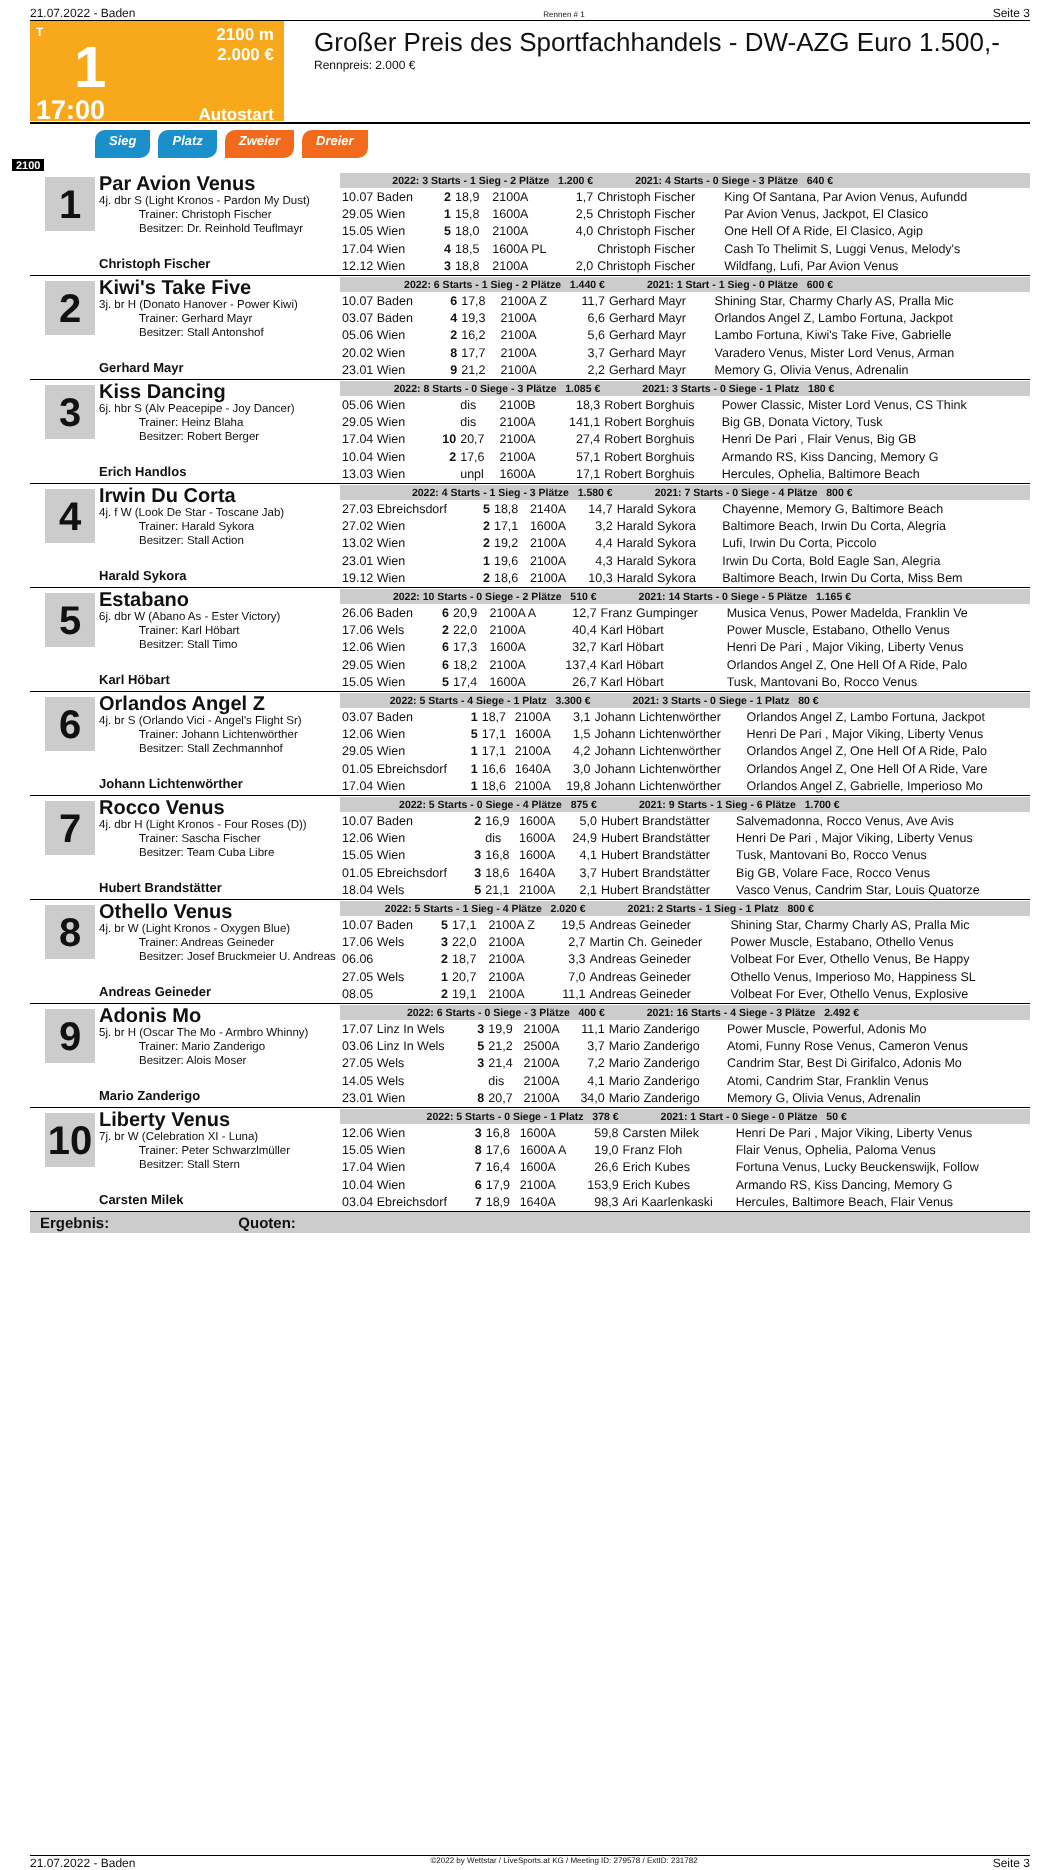21.07.2022 - Baden Rennen # 1 Seite 3
T
1
17:00
2100 m
2.000 €
Autostart
Großer Preis des Sportfachhandels - DW-AZG Euro 1.500,-
Rennpreis: 2.000 €
Sieg Platz Zweier Dreier
2100
1
Par Avion Venus
4j. dbr S (Light Kronos - Pardon My Dust)
Trainer: Christoph Fischer
Besitzer: Dr. Reinhold Teuflmayr
Christoph Fischer
| 2022: 3 Starts - 1 Sieg - 2 Plätze 1.200 € | | | | | 2021: 4 Starts - 0 Siege - 3 Plätze 640 € | |
| 10.07 Baden | 2 | 18,9 | 2100A | 1,7 | Christoph Fischer | King Of Santana, Par Avion Venus, Aufundd |
| 29.05 Wien | 1 | 15,8 | 1600A | 2,5 | Christoph Fischer | Par Avion Venus, Jackpot, El Clasico |
| 15.05 Wien | 5 | 18,0 | 2100A | 4,0 | Christoph Fischer | One Hell Of A Ride, El Clasico, Agip |
| 17.04 Wien | 4 | 18,5 | 1600A PL | | Christoph Fischer | Cash To Thelimit S, Luggi Venus, Melody's |
| 12.12 Wien | 3 | 18,8 | 2100A | 2,0 | Christoph Fischer | Wildfang, Lufi, Par Avion Venus |
2
Kiwi's Take Five
3j. br H (Donato Hanover - Power Kiwi)
Trainer: Gerhard Mayr
Besitzer: Stall Antonshof
Gerhard Mayr
| 2022: 6 Starts - 1 Sieg - 2 Plätze 1.440 € | | | | | 2021: 1 Start - 1 Sieg - 0 Plätze 600 € | |
| 10.07 Baden | 6 | 17,8 | 2100A Z | 11,7 | Gerhard Mayr | Shining Star, Charmy Charly AS, Pralla Mic |
| 03.07 Baden | 4 | 19,3 | 2100A | 6,6 | Gerhard Mayr | Orlandos Angel Z, Lambo Fortuna, Jackpot |
| 05.06 Wien | 2 | 16,2 | 2100A | 5,6 | Gerhard Mayr | Lambo Fortuna, Kiwi's Take Five, Gabrielle |
| 20.02 Wien | 8 | 17,7 | 2100A | 3,7 | Gerhard Mayr | Varadero Venus, Mister Lord Venus, Arman |
| 23.01 Wien | 9 | 21,2 | 2100A | 2,2 | Gerhard Mayr | Memory G, Olivia Venus, Adrenalin |
3
Kiss Dancing
6j. hbr S (Alv Peacepipe - Joy Dancer)
Trainer: Heinz Blaha
Besitzer: Robert Berger
Erich Handlos
| 2022: 8 Starts - 0 Siege - 3 Plätze 1.085 € | | | | | 2021: 3 Starts - 0 Siege - 1 Platz 180 € | |
| 05.06 Wien | | dis | 2100B | 18,3 | Robert Borghuis | Power Classic, Mister Lord Venus, CS Think |
| 29.05 Wien | | dis | 2100A | 141,1 | Robert Borghuis | Big GB, Donata Victory, Tusk |
| 17.04 Wien | 10 | 20,7 | 2100A | 27,4 | Robert Borghuis | Henri De Pari , Flair Venus, Big GB |
| 10.04 Wien | 2 | 17,6 | 2100A | 57,1 | Robert Borghuis | Armando RS, Kiss Dancing, Memory G |
| 13.03 Wien | | unpl | 1600A | 17,1 | Robert Borghuis | Hercules, Ophelia, Baltimore Beach |
4
Irwin Du Corta
4j. f W (Look De Star - Toscane Jab)
Trainer: Harald Sykora
Besitzer: Stall Action
Harald Sykora
| 2022: 4 Starts - 1 Sieg - 3 Plätze 1.580 € | | | | | 2021: 7 Starts - 0 Siege - 4 Plätze 800 € | |
| 27.03 Ebreichsdorf | 5 | 18,8 | 2140A | 14,7 | Harald Sykora | Chayenne, Memory G, Baltimore Beach |
| 27.02 Wien | 2 | 17,1 | 1600A | 3,2 | Harald Sykora | Baltimore Beach, Irwin Du Corta, Alegria |
| 13.02 Wien | 2 | 19,2 | 2100A | 4,4 | Harald Sykora | Lufi, Irwin Du Corta, Piccolo |
| 23.01 Wien | 1 | 19,6 | 2100A | 4,3 | Harald Sykora | Irwin Du Corta, Bold Eagle San, Alegria |
| 19.12 Wien | 2 | 18,6 | 2100A | 10,3 | Harald Sykora | Baltimore Beach, Irwin Du Corta, Miss Bem |
5
Estabano
6j. dbr W (Abano As - Ester Victory)
Trainer: Karl Höbart
Besitzer: Stall Timo
Karl Höbart
| 2022: 10 Starts - 0 Siege - 2 Plätze 510 € | | | | | 2021: 14 Starts - 0 Siege - 5 Plätze 1.165 € | |
| 26.06 Baden | 6 | 20,9 | 2100A A | 12,7 | Franz Gumpinger | Musica Venus, Power Madelda, Franklin Ve |
| 17.06 Wels | 2 | 22,0 | 2100A | 40,4 | Karl Höbart | Power Muscle, Estabano, Othello Venus |
| 12.06 Wien | 6 | 17,3 | 1600A | 32,7 | Karl Höbart | Henri De Pari , Major Viking, Liberty Venus |
| 29.05 Wien | 6 | 18,2 | 2100A | 137,4 | Karl Höbart | Orlandos Angel Z, One Hell Of A Ride, Palo |
| 15.05 Wien | 5 | 17,4 | 1600A | 26,7 | Karl Höbart | Tusk, Mantovani Bo, Rocco Venus |
6
Orlandos Angel Z
4j. br S (Orlando Vici - Angel's Flight Sr)
Trainer: Johann Lichtenwörther
Besitzer: Stall Zechmannhof
Johann Lichtenwörther
| 2022: 5 Starts - 4 Siege - 1 Platz 3.300 € | | | | | 2021: 3 Starts - 0 Siege - 1 Platz 80 € | |
| 03.07 Baden | 1 | 18,7 | 2100A | 3,1 | Johann Lichtenwörther | Orlandos Angel Z, Lambo Fortuna, Jackpot |
| 12.06 Wien | 5 | 17,1 | 1600A | 1,5 | Johann Lichtenwörther | Henri De Pari , Major Viking, Liberty Venus |
| 29.05 Wien | 1 | 17,1 | 2100A | 4,2 | Johann Lichtenwörther | Orlandos Angel Z, One Hell Of A Ride, Palo |
| 01.05 Ebreichsdorf | 1 | 16,6 | 1640A | 3,0 | Johann Lichtenwörther | Orlandos Angel Z, One Hell Of A Ride, Vare |
| 17.04 Wien | 1 | 18,6 | 2100A | 19,8 | Johann Lichtenwörther | Orlandos Angel Z, Gabrielle, Imperioso Mo |
7
Rocco Venus
4j. dbr H (Light Kronos - Four Roses (D))
Trainer: Sascha Fischer
Besitzer: Team Cuba Libre
Hubert Brandstätter
| 2022: 5 Starts - 0 Siege - 4 Plätze 875 € | | | | | 2021: 9 Starts - 1 Sieg - 6 Plätze 1.700 € | |
| 10.07 Baden | 2 | 16,9 | 1600A | 5,0 | Hubert Brandstätter | Salvemadonna, Rocco Venus, Ave Avis |
| 12.06 Wien | | dis | 1600A | 24,9 | Hubert Brandstätter | Henri De Pari , Major Viking, Liberty Venus |
| 15.05 Wien | 3 | 16,8 | 1600A | 4,1 | Hubert Brandstätter | Tusk, Mantovani Bo, Rocco Venus |
| 01.05 Ebreichsdorf | 3 | 18,6 | 1640A | 3,7 | Hubert Brandstätter | Big GB, Volare Face, Rocco Venus |
| 18.04 Wels | 5 | 21,1 | 2100A | 2,1 | Hubert Brandstätter | Vasco Venus, Candrim Star, Louis Quatorze |
8
Othello Venus
4j. br W (Light Kronos - Oxygen Blue)
Trainer: Andreas Geineder
Besitzer: Josef Bruckmeier U. Andreas
Andreas Geineder
| 2022: 5 Starts - 1 Sieg - 4 Plätze 2.020 € | | | | | 2021: 2 Starts - 1 Sieg - 1 Platz 800 € | |
| 10.07 Baden | 5 | 17,1 | 2100A Z | 19,5 | Andreas Geineder | Shining Star, Charmy Charly AS, Pralla Mic |
| 17.06 Wels | 3 | 22,0 | 2100A | 2,7 | Martin Ch. Geineder | Power Muscle, Estabano, Othello Venus |
| 06.06 | 2 | 18,7 | 2100A | 3,3 | Andreas Geineder | Volbeat For Ever, Othello Venus, Be Happy |
| 27.05 Wels | 1 | 20,7 | 2100A | 7,0 | Andreas Geineder | Othello Venus, Imperioso Mo, Happiness SL |
| 08.05 | 2 | 19,1 | 2100A | 11,1 | Andreas Geineder | Volbeat For Ever, Othello Venus, Explosive |
9
Adonis Mo
5j. br H (Oscar The Mo - Armbro Whinny)
Trainer: Mario Zanderigo
Besitzer: Alois Moser
Mario Zanderigo
| 2022: 6 Starts - 0 Siege - 3 Plätze 400 € | | | | | 2021: 16 Starts - 4 Siege - 3 Plätze 2.492 € | |
| 17.07 Linz In Wels | 3 | 19,9 | 2100A | 11,1 | Mario Zanderigo | Power Muscle, Powerful, Adonis Mo |
| 03.06 Linz In Wels | 5 | 21,2 | 2500A | 3,7 | Mario Zanderigo | Atomi, Funny Rose Venus, Cameron Venus |
| 27.05 Wels | 3 | 21,4 | 2100A | 7,2 | Mario Zanderigo | Candrim Star, Best Di Girifalco, Adonis Mo |
| 14.05 Wels | | dis | 2100A | 4,1 | Mario Zanderigo | Atomi, Candrim Star, Franklin Venus |
| 23.01 Wien | 8 | 20,7 | 2100A | 34,0 | Mario Zanderigo | Memory G, Olivia Venus, Adrenalin |
10
Liberty Venus
7j. br W (Celebration XI - Luna)
Trainer: Peter Schwarzlmüller
Besitzer: Stall Stern
Carsten Milek
| 2022: 5 Starts - 0 Siege - 1 Platz 378 € | | | | | 2021: 1 Start - 0 Siege - 0 Plätze 50 € | |
| 12.06 Wien | 3 | 16,8 | 1600A | 59,8 | Carsten Milek | Henri De Pari , Major Viking, Liberty Venus |
| 15.05 Wien | 8 | 17,6 | 1600A A | 19,0 | Franz Floh | Flair Venus, Ophelia, Paloma Venus |
| 17.04 Wien | 7 | 16,4 | 1600A | 26,6 | Erich Kubes | Fortuna Venus, Lucky Beuckenswijk, Follow |
| 10.04 Wien | 6 | 17,9 | 2100A | 153,9 | Erich Kubes | Armando RS, Kiss Dancing, Memory G |
| 03.04 Ebreichsdorf | 7 | 18,9 | 1640A | 98,3 | Ari Kaarlenkaski | Hercules, Baltimore Beach, Flair Venus |
Ergebnis: Quoten:
21.07.2022 - Baden ©2022 by Wettstar / LiveSports.at KG / Meeting ID: 279578 / ExtID: 231782 Seite 3